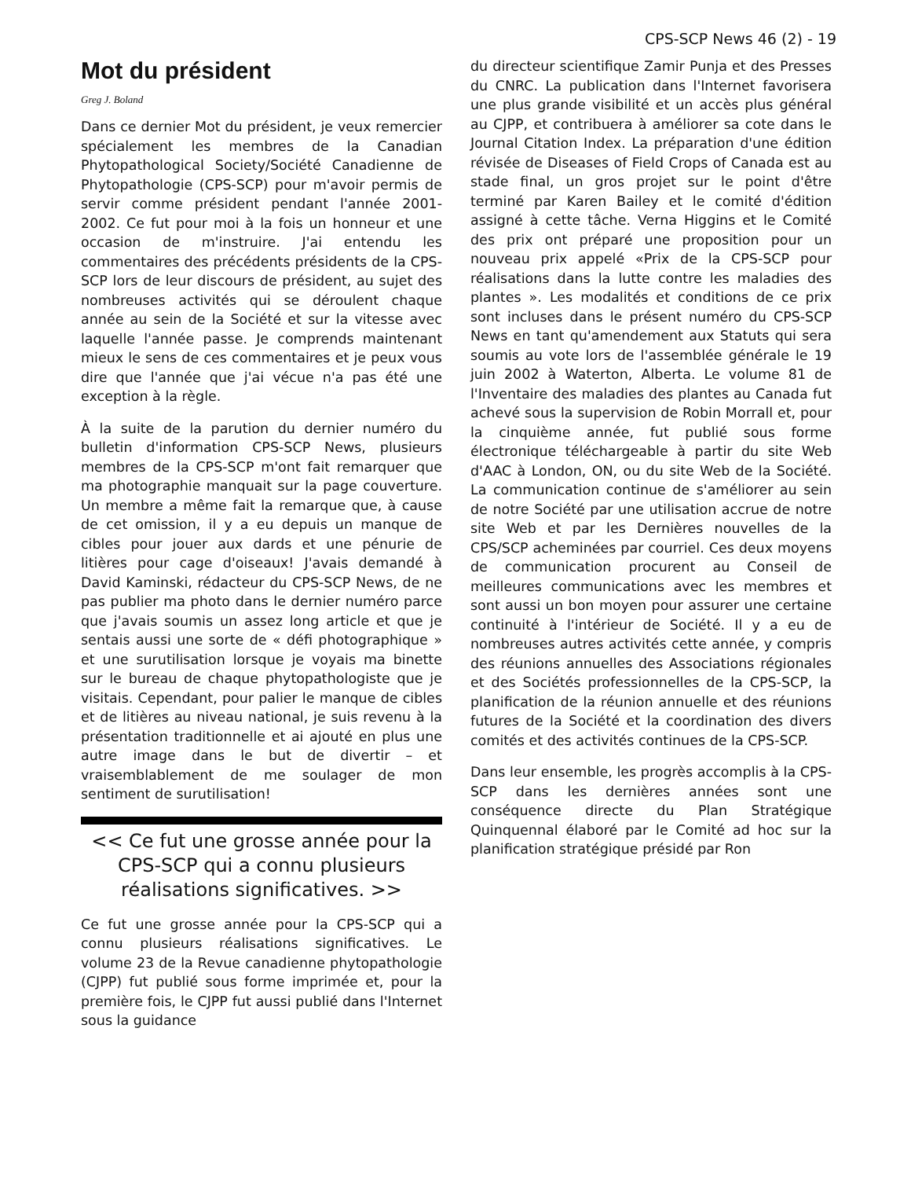CPS-SCP News 46 (2) - 19
Mot du président
Greg J. Boland
Dans ce dernier Mot du président, je veux remercier spécialement les membres de la Canadian Phytopathological Society/Société Canadienne de Phytopathologie (CPS-SCP) pour m'avoir permis de servir comme président pendant l'année 2001-2002. Ce fut pour moi à la fois un honneur et une occasion de m'instruire. J'ai entendu les commentaires des précédents présidents de la CPS-SCP lors de leur discours de président, au sujet des nombreuses activités qui se déroulent chaque année au sein de la Société et sur la vitesse avec laquelle l'année passe. Je comprends maintenant mieux le sens de ces commentaires et je peux vous dire que l'année que j'ai vécue n'a pas été une exception à la règle.
À la suite de la parution du dernier numéro du bulletin d'information CPS-SCP News, plusieurs membres de la CPS-SCP m'ont fait remarquer que ma photographie manquait sur la page couverture. Un membre a même fait la remarque que, à cause de cet omission, il y a eu depuis un manque de cibles pour jouer aux dards et une pénurie de litières pour cage d'oiseaux! J'avais demandé à David Kaminski, rédacteur du CPS-SCP News, de ne pas publier ma photo dans le dernier numéro parce que j'avais soumis un assez long article et que je sentais aussi une sorte de « défi photographique » et une surutilisation lorsque je voyais ma binette sur le bureau de chaque phytopathologiste que je visitais. Cependant, pour palier le manque de cibles et de litières au niveau national, je suis revenu à la présentation traditionnelle et ai ajouté en plus une autre image dans le but de divertir – et vraisemblablement de me soulager de mon sentiment de surutilisation!
<< Ce fut une grosse année pour la CPS-SCP qui a connu plusieurs réalisations significatives. >>
Ce fut une grosse année pour la CPS-SCP qui a connu plusieurs réalisations significatives. Le volume 23 de la Revue canadienne phytopathologie (CJPP) fut publié sous forme imprimée et, pour la première fois, le CJPP fut aussi publié dans l'Internet sous la guidance
du directeur scientifique Zamir Punja et des Presses du CNRC. La publication dans l'Internet favorisera une plus grande visibilité et un accès plus général au CJPP, et contribuera à améliorer sa cote dans le Journal Citation Index. La préparation d'une édition révisée de Diseases of Field Crops of Canada est au stade final, un gros projet sur le point d'être terminé par Karen Bailey et le comité d'édition assigné à cette tâche. Verna Higgins et le Comité des prix ont préparé une proposition pour un nouveau prix appelé «Prix de la CPS-SCP pour réalisations dans la lutte contre les maladies des plantes ». Les modalités et conditions de ce prix sont incluses dans le présent numéro du CPS-SCP News en tant qu'amendement aux Statuts qui sera soumis au vote lors de l'assemblée générale le 19 juin 2002 à Waterton, Alberta. Le volume 81 de l'Inventaire des maladies des plantes au Canada fut achevé sous la supervision de Robin Morrall et, pour la cinquième année, fut publié sous forme électronique téléchargeable à partir du site Web d'AAC à London, ON, ou du site Web de la Société. La communication continue de s'améliorer au sein de notre Société par une utilisation accrue de notre site Web et par les Dernières nouvelles de la CPS/SCP acheminées par courriel. Ces deux moyens de communication procurent au Conseil de meilleures communications avec les membres et sont aussi un bon moyen pour assurer une certaine continuité à l'intérieur de Société. Il y a eu de nombreuses autres activités cette année, y compris des réunions annuelles des Associations régionales et des Sociétés professionnelles de la CPS-SCP, la planification de la réunion annuelle et des réunions futures de la Société et la coordination des divers comités et des activités continues de la CPS-SCP.
Dans leur ensemble, les progrès accomplis à la CPS-SCP dans les dernières années sont une conséquence directe du Plan Stratégique Quinquennal élaboré par le Comité ad hoc sur la planification stratégique présidé par Ron